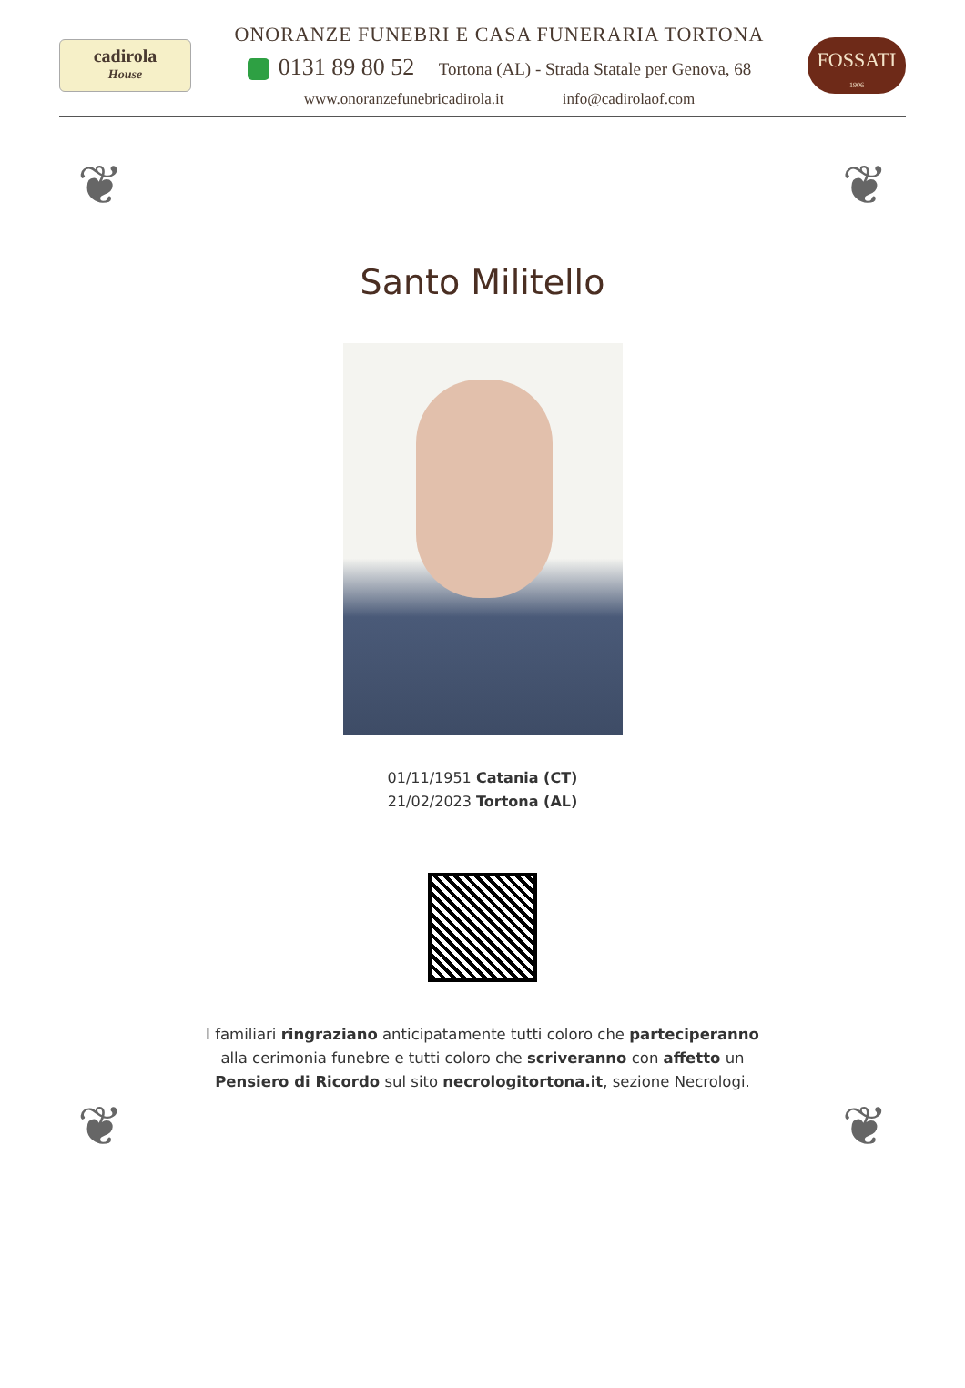cadirola
House
ONORANZE FUNEBRI E CASA FUNERARIA TORTONA
0131 89 80 52 Tortona (AL) - Strada Statale per Genova, 68
www.onoranzefunebricadirola.it info@cadirolaof.com
FOSSATI
1906
❦ ❦
Santo Militello
01/11/1951 Catania (CT)
21/02/2023 Tortona (AL)
I familiari ringraziano anticipatamente tutti coloro che parteciperanno alla cerimonia funebre e tutti coloro che scriveranno con affetto un Pensiero di Ricordo sul sito necrologitortona.it, sezione Necrologi.
❦ ❦